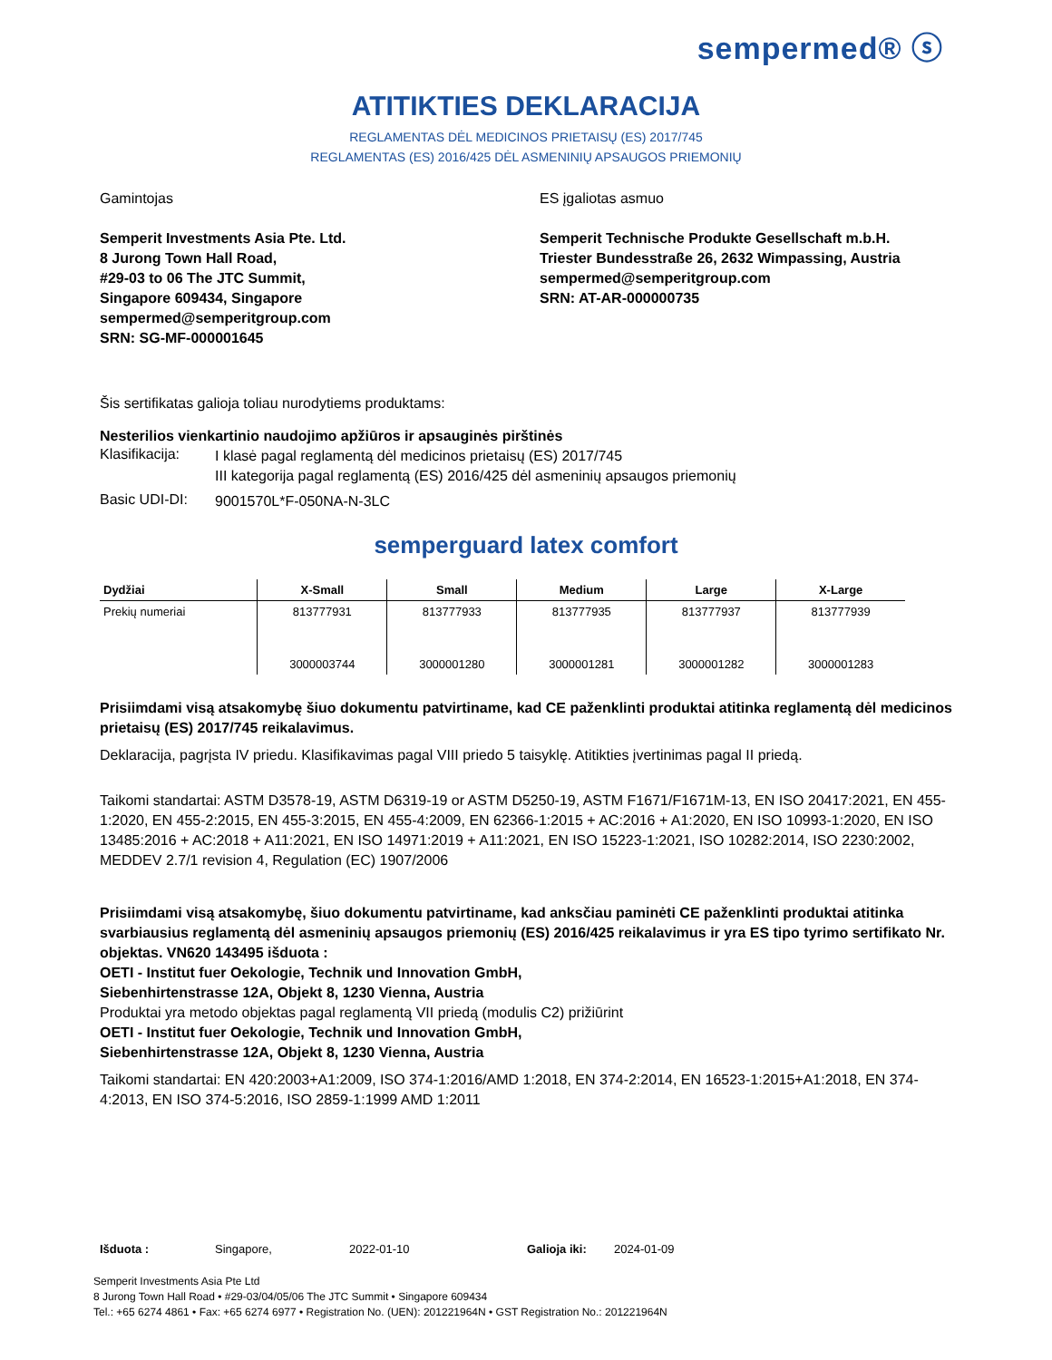sempermed® ⓢ
ATITIKTIES DEKLARACIJA
REGLAMENTAS DĖL MEDICINOS PRIETAISŲ (ES) 2017/745
REGLAMENTAS (ES) 2016/425 DĖL ASMENINIŲ APSAUGOS PRIEMONIŲ
Gamintojas
Semperit Investments Asia Pte. Ltd.
8 Jurong Town Hall Road,
#29-03 to 06 The JTC Summit,
Singapore 609434, Singapore
sempermed@semperitgroup.com
SRN: SG-MF-000001645
ES įgaliotas asmuo
Semperit Technische Produkte Gesellschaft m.b.H.
Triester Bundesstraße 26, 2632 Wimpassing, Austria
sempermed@semperitgroup.com
SRN: AT-AR-000000735
Šis sertifikatas galioja toliau nurodytiems produktams:
Nesterilios vienkartinio naudojimo apžiūros ir apsauginės pirštinės
Klasifikacija:
I klasė pagal reglamentą dėl medicinos prietaisų (ES) 2017/745
III kategorija pagal reglamentą (ES) 2016/425 dėl asmeninių apsaugos priemonių
Basic UDI-DI:
9001570L*F-050NA-N-3LC
semperguard latex comfort
| Dydžiai | X-Small | Small | Medium | Large | X-Large |
| --- | --- | --- | --- | --- | --- |
| Prekių numeriai | 813777931 | 813777933 | 813777935 | 813777937 | 813777939 |
| | 3000003744 | 3000001280 | 3000001281 | 3000001282 | 3000001283 |
Prisiimdami visą atsakomybę šiuo dokumentu patvirtiname, kad CE paženklinti produktai atitinka reglamentą dėl medicinos prietaisų (ES) 2017/745 reikalavimus.
Deklaracija, pagrįsta IV priedu. Klasifikavimas pagal VIII priedo 5 taisyklę. Atitikties įvertinimas pagal II priedą.
Taikomi standartai: ASTM D3578-19, ASTM D6319-19 or ASTM D5250-19, ASTM F1671/F1671M-13, EN ISO 20417:2021, EN 455-1:2020, EN 455-2:2015, EN 455-3:2015, EN 455-4:2009, EN 62366-1:2015 + AC:2016 + A1:2020, EN ISO 10993-1:2020, EN ISO 13485:2016 + AC:2018 + A11:2021, EN ISO 14971:2019 + A11:2021, EN ISO 15223-1:2021, ISO 10282:2014, ISO 2230:2002, MEDDEV 2.7/1 revision 4, Regulation (EC) 1907/2006
Prisiimdami visą atsakomybę, šiuo dokumentu patvirtiname, kad anksčiau paminėti CE paženklinti produktai atitinka svarbiausius reglamentą dėl asmeninių apsaugos priemonių (ES) 2016/425 reikalavimus ir yra ES tipo tyrimo sertifikato Nr. objektas. VN620 143495 išduota :
OETI - Institut fuer Oekologie, Technik und Innovation GmbH,
Siebenhirtenstrasse 12A, Objekt 8, 1230 Vienna, Austria
Produktai yra metodo objektas pagal reglamentą VII priedą (modulis C2) prižiūrint
OETI - Institut fuer Oekologie, Technik und Innovation GmbH,
Siebenhirtenstrasse 12A, Objekt 8, 1230 Vienna, Austria
Taikomi standartai: EN 420:2003+A1:2009, ISO 374-1:2016/AMD 1:2018, EN 374-2:2014, EN 16523-1:2015+A1:2018, EN 374-4:2013, EN ISO 374-5:2016, ISO 2859-1:1999 AMD 1:2011
Išduota : Singapore, 2022-01-10 Galioja iki: 2024-01-09
Semperit Investments Asia Pte Ltd
8 Jurong Town Hall Road • #29-03/04/05/06 The JTC Summit • Singapore 609434
Tel.: +65 6274 4861 • Fax: +65 6274 6977 • Registration No. (UEN): 201221964N • GST Registration No.: 201221964N